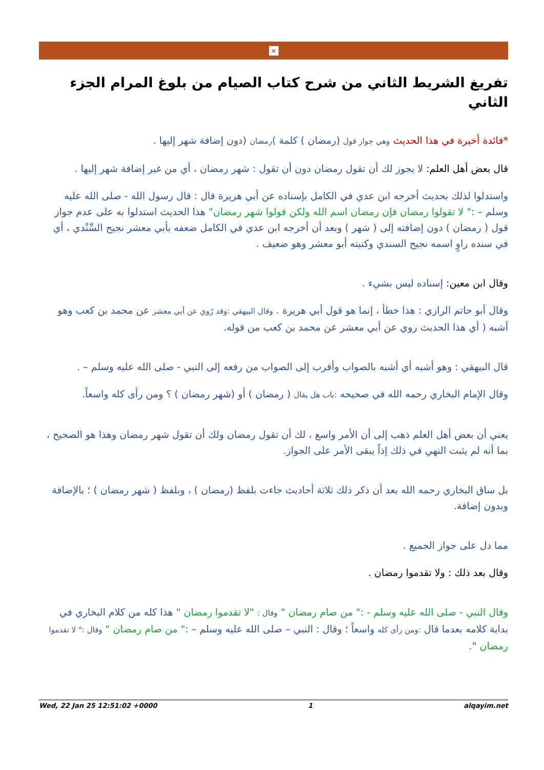×
تفريغ الشريط الثاني من شرح كتاب الصيام من بلوغ المرام الجزء الثاني
*فائدة أخيرة في هذا الحديث وهي جواز قول (رمضان ) كلمة )رمضان (دون إضافة شهر إليها .
قال بعض أهل العلم: لا يجوز لك أن تقول رمضان دون أن تقول : شهر رمضان ، أي من غير إضافة شهر إليها .
واستدلوا لذلك بحديث أخرجه ابن عدي في الكامل بإسناده عن أبي هريرة قال : قال رسول الله - صلى الله عليه وسلم – :" لا تقولوا رمضان فإن رمضان اسم الله ولكن قولوا شهر رمضان" هذا الحديث استدلوا به على عدم جواز قول ( رمضان ) دون إضافته إلى ( شهر ) وبعد أن أخرجه ابن عدي في الكامل ضعفه بأبي معشر نجيح السِّنْدي ، أي في سنده راوٍ اسمه نجيح السندي وكنيته أبو معشر وهو ضعيف .
وقال ابن معين: إسناده ليس بشيء .
وقال أبو حاتم الرازي : هذا خطأ ، إنما هو قول أبي هريرة . وقال البيهقي :وقد رُوي عن أبي معشر عن محمد بن كعب وهو أشبه ( أي هذا الحديث روي عن أبي معشر عن محمد بن كعب من قوله.
قال البيهقي : وهو أشبه أي أشبه بالصواب وأقرب إلى الصواب من رفعه إلى النبي - صلى الله عليه وسلم – .
وقال الإمام البخاري رحمه الله في صحيحه :باب هل يقال ( رمضان ) أو (شهر رمضان ) ؟ ومن رأى كله واسعاً.
يعني أن بعض أهل العلم ذهب إلى أن الأمر واسع ، لك أن تقول رمضان ولك أن تقول شهر رمضان وهذا هو الصحيح ، بما أنه لم يثبت النهي في ذلك إذاً يبقى الأمر على الجواز.
بل ساق البخاري رحمه الله بعد أن ذكر ذلك ثلاثة أحاديث جاءت بلفظ (رمضان ) ، وبلفظ ( شهر رمضان ) ؛ بالإضافة وبدون إضافة.
مما دل على جواز الجميع .
وقال بعد ذلك : ولا تقدموا رمضان .
وقال النبي - صلى الله عليه وسلم - :" من صام رمضان " وقال : "لا تقدموا رمضان " هذا كله من كلام البخاري في بداية كلامه بعدما قال :ومن رأى كله واسعاً ؛ وقال : النبي – صلى الله عليه وسلم – :" من صام رمضان " وقال :" لا تقدموا رمضان ".
Wed, 22 Jan 25 12:51:02 +0000 1 alqayim.net